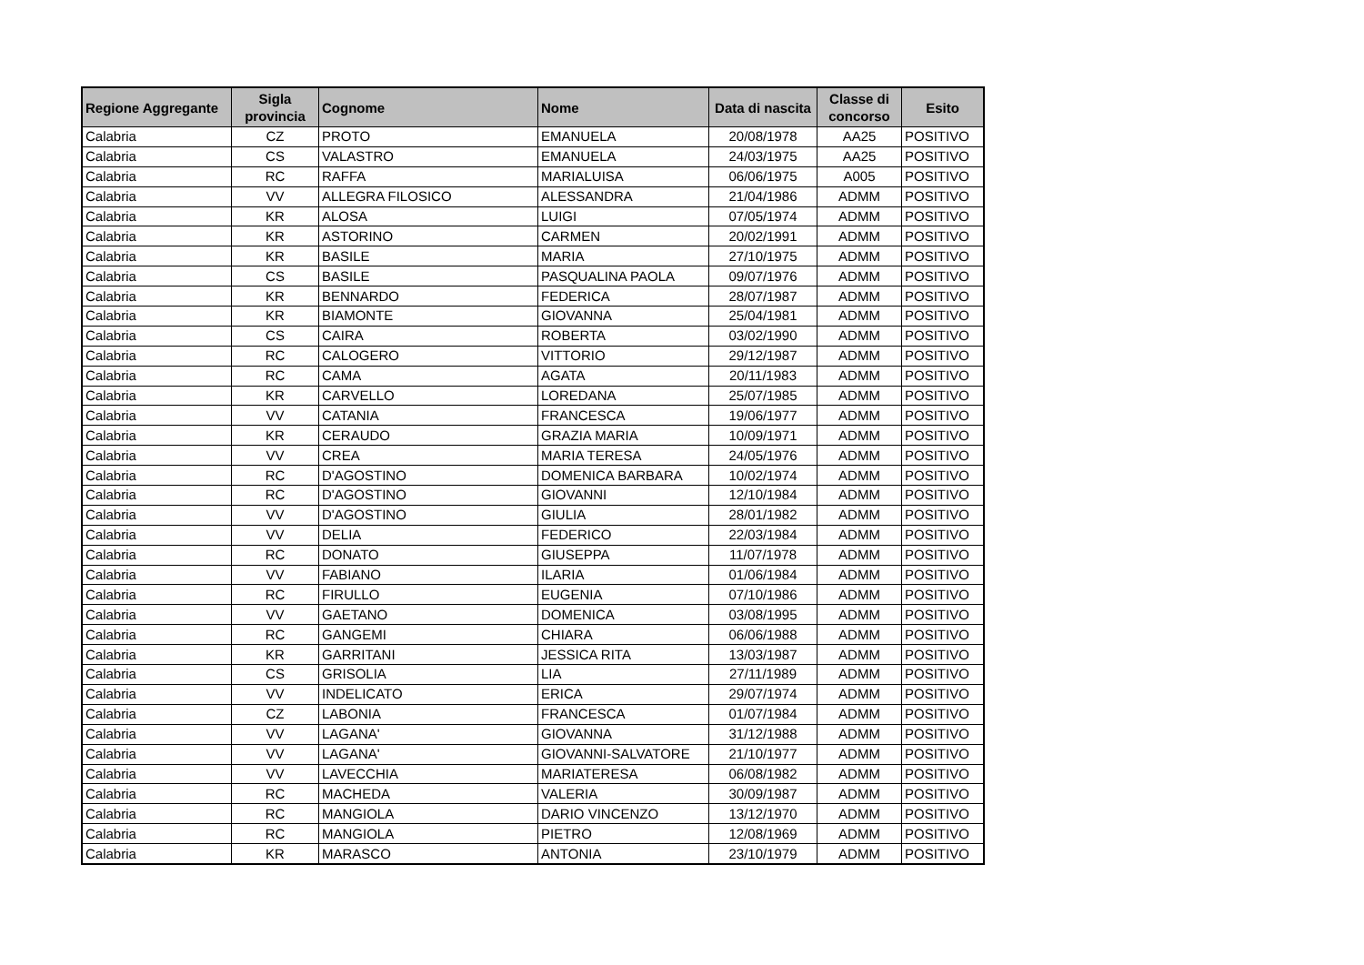| Regione Aggregante | Sigla provincia | Cognome | Nome | Data di nascita | Classe di concorso | Esito |
| --- | --- | --- | --- | --- | --- | --- |
| Calabria | CZ | PROTO | EMANUELA | 20/08/1978 | AA25 | POSITIVO |
| Calabria | CS | VALASTRO | EMANUELA | 24/03/1975 | AA25 | POSITIVO |
| Calabria | RC | RAFFA | MARIALUISA | 06/06/1975 | A005 | POSITIVO |
| Calabria | VV | ALLEGRA FILOSICO | ALESSANDRA | 21/04/1986 | ADMM | POSITIVO |
| Calabria | KR | ALOSA | LUIGI | 07/05/1974 | ADMM | POSITIVO |
| Calabria | KR | ASTORINO | CARMEN | 20/02/1991 | ADMM | POSITIVO |
| Calabria | KR | BASILE | MARIA | 27/10/1975 | ADMM | POSITIVO |
| Calabria | CS | BASILE | PASQUALINA PAOLA | 09/07/1976 | ADMM | POSITIVO |
| Calabria | KR | BENNARDO | FEDERICA | 28/07/1987 | ADMM | POSITIVO |
| Calabria | KR | BIAMONTE | GIOVANNA | 25/04/1981 | ADMM | POSITIVO |
| Calabria | CS | CAIRA | ROBERTA | 03/02/1990 | ADMM | POSITIVO |
| Calabria | RC | CALOGERO | VITTORIO | 29/12/1987 | ADMM | POSITIVO |
| Calabria | RC | CAMA | AGATA | 20/11/1983 | ADMM | POSITIVO |
| Calabria | KR | CARVELLO | LOREDANA | 25/07/1985 | ADMM | POSITIVO |
| Calabria | VV | CATANIA | FRANCESCA | 19/06/1977 | ADMM | POSITIVO |
| Calabria | KR | CERAUDO | GRAZIA MARIA | 10/09/1971 | ADMM | POSITIVO |
| Calabria | VV | CREA | MARIA TERESA | 24/05/1976 | ADMM | POSITIVO |
| Calabria | RC | D'AGOSTINO | DOMENICA BARBARA | 10/02/1974 | ADMM | POSITIVO |
| Calabria | RC | D'AGOSTINO | GIOVANNI | 12/10/1984 | ADMM | POSITIVO |
| Calabria | VV | D'AGOSTINO | GIULIA | 28/01/1982 | ADMM | POSITIVO |
| Calabria | VV | DELIA | FEDERICO | 22/03/1984 | ADMM | POSITIVO |
| Calabria | RC | DONATO | GIUSEPPA | 11/07/1978 | ADMM | POSITIVO |
| Calabria | VV | FABIANO | ILARIA | 01/06/1984 | ADMM | POSITIVO |
| Calabria | RC | FIRULLO | EUGENIA | 07/10/1986 | ADMM | POSITIVO |
| Calabria | VV | GAETANO | DOMENICA | 03/08/1995 | ADMM | POSITIVO |
| Calabria | RC | GANGEMI | CHIARA | 06/06/1988 | ADMM | POSITIVO |
| Calabria | KR | GARRITANI | JESSICA RITA | 13/03/1987 | ADMM | POSITIVO |
| Calabria | CS | GRISOLIA | LIA | 27/11/1989 | ADMM | POSITIVO |
| Calabria | VV | INDELICATO | ERICA | 29/07/1974 | ADMM | POSITIVO |
| Calabria | CZ | LABONIA | FRANCESCA | 01/07/1984 | ADMM | POSITIVO |
| Calabria | VV | LAGANA' | GIOVANNA | 31/12/1988 | ADMM | POSITIVO |
| Calabria | VV | LAGANA' | GIOVANNI-SALVATORE | 21/10/1977 | ADMM | POSITIVO |
| Calabria | VV | LAVECCHIA | MARIATERESA | 06/08/1982 | ADMM | POSITIVO |
| Calabria | RC | MACHEDA | VALERIA | 30/09/1987 | ADMM | POSITIVO |
| Calabria | RC | MANGIOLA | DARIO VINCENZO | 13/12/1970 | ADMM | POSITIVO |
| Calabria | RC | MANGIOLA | PIETRO | 12/08/1969 | ADMM | POSITIVO |
| Calabria | KR | MARASCO | ANTONIA | 23/10/1979 | ADMM | POSITIVO |